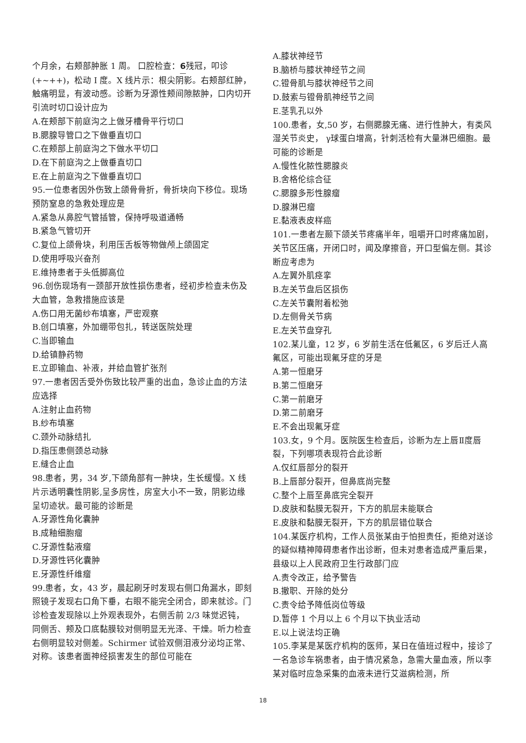个月余，右颊部肿胀 1 周。 口腔检查：6残冠，叩诊(+~++)，松动 I 度。X 线片示：根尖阴影。右颊部红肿，触痛明显，有波动感。诊断为牙源性颊间隙脓肿，口内切开引流时切口设计应为
A.在颊部下前庭沟之上做牙槽骨平行切口
B.腮腺导管口之下做垂直切口
C.在颊部上前庭沟之下做水平切口
D.在下前庭沟之上做垂直切口
E.在上前庭沟之下做垂直切口
95.一位患者因外伤致上颌骨骨折，骨折块向下移位。现场预防窒息的急救处理应是
A.紧急从鼻腔气管插管，保持呼吸道通畅
B.紧急气管切开
C.复位上颌骨块，利用压舌板等物做颅上颌固定
D.使用呼吸兴奋剂
E.维持患者于头低脚高位
96.创伤现场有一颈部开放性损伤患者，经初步检查未伤及大血管，急救措施应该是
A.伤口用无菌纱布填塞，严密观察
B.创口填塞，外加绷带包扎，转送医院处理
C.当即输血
D.给镇静药物
E.立即输血、补液，并给血管扩张剂
97.一患者因舌受外伤致比较严重的出血，急诊止血的方法应选择
A.注射止血药物
B.纱布填塞
C.颈外动脉结扎
D.指压患侧颈总动脉
E.缝合止血
98.患者，男，34 岁,下颌角部有一肿块，生长缓慢。X 线片示透明囊性阴影,呈多房性，房室大小不一致，阴影边缘呈切迹状。最可能的诊断是
A.牙源性角化囊肿
B.成釉细胞瘤
C.牙源性黏液瘤
D.牙源性钙化囊肿
E.牙源性纤维瘤
99.患者，女，43 岁，晨起刷牙时发现右侧口角漏水，即刻照镜子发现右口角下垂，右眼不能完全闭合，即来就诊。门诊检查发现除以上外观表现外，右侧舌前 2/3 味觉迟钝，同侧舌、颊及口底黏膜较对侧明显无光泽、干燥。听力检查右侧明显较对侧差。Schirmer 试验双侧泪液分泌均正常、对称。该患者面神经损害发生的部位可能在
A.膝状神经节
B.脑桥与膝状神经节之间
C.镫骨肌与膝状神经节之间
D.鼓索与镫骨肌神经节之间
E.茎乳孔以外
100.患者，女,50 岁，右侧腮腺无痛、进行性肿大，有类风湿关节炎史， γ球蛋白增高，针刺活检有大量淋巴细胞。最可能的诊断是
A.慢性化脓性腮腺炎
B.舍格伦综合征
C.腮腺多形性腺瘤
D.腺淋巴瘤
E.黏液表皮样癌
101.一患者左颞下颌关节疼痛半年，咀嚼开口时疼痛加剧，关节区压痛，开闭口时，闻及摩擦音，开口型偏左侧。其诊断应考虑为
A.左翼外肌痉挛
B.左关节盘后区损伤
C.左关节囊附着松弛
D.左侧骨关节病
E.左关节盘穿孔
102.某儿童，12 岁，6 岁前生活在低氟区，6 岁后迁人高氟区，可能出现氟牙症的牙是
A.第一恒磨牙
B.第二恒磨牙
C.第一前磨牙
D.第二前磨牙
E.不会出现氟牙症
103.女，9 个月。医院医生检查后，诊断为左上唇Ⅱ度唇裂，下列哪项表现符合此诊断
A.仅红唇部分的裂开
B.上唇部分裂开，但鼻底尚完整
C.整个上唇至鼻底完全裂开
D.皮肤和黏膜无裂开，下方的肌层未能联合
E.皮肤和黏膜无裂开，下方的肌层错位联合
104.某医疗机构，工作人员张某由于怕担责任，拒绝对送诊的疑似精神障碍患者作出诊断，但未对患者造成严重后果，县级以上人民政府卫生行政部门应
A.责令改正，给予警告
B.撤职、开除的处分
C.责令给予降低岗位等级
D.暂停 1 个月以上 6 个月以下执业活动
E.以上说法均正确
105.李某是某医疗机构的医师，某日在值班过程中，接诊了一名急诊车祸患者，由于情况紧急，急需大量血液，所以李某对临时应急采集的血液未进行艾滋病检测，所
18